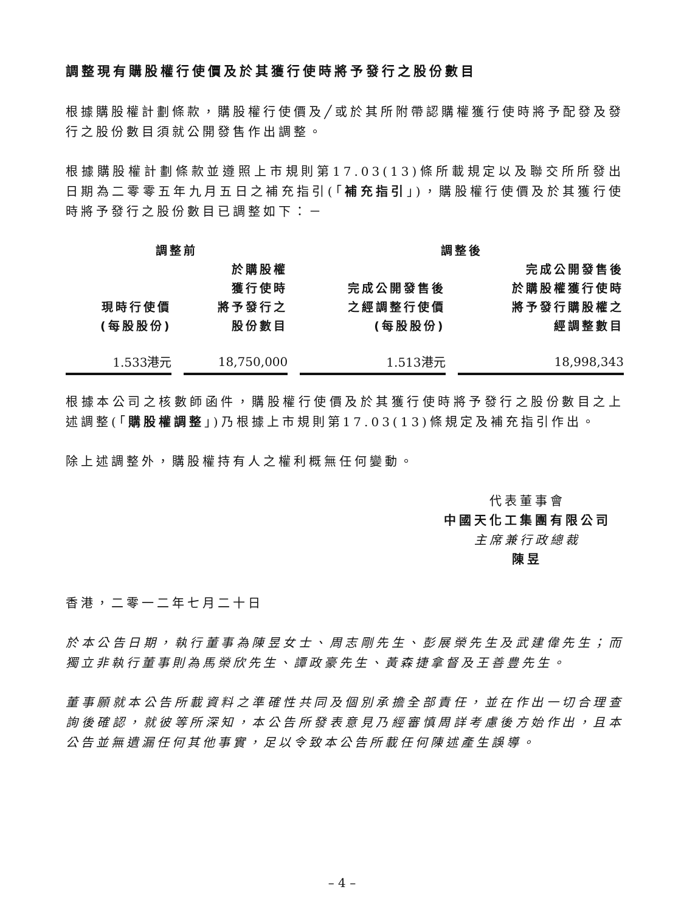調整現有購股權行使價及於其獲行使時將予發行之股份數目
根據購股權計劃條款，購股權行使價及╱或於其所附帶認購權獲行使時將予配發及發行之股份數目須就公開發售作出調整。
根據購股權計劃條款並遵照上市規則第17.03(13)條所載規定以及聯交所所發出日期為二零零五年九月五日之補充指引(「補充指引」)，購股權行使價及於其獲行使時將予發行之股份數目已調整如下：－
| 調整前 | | 調整後 | |
| --- | --- | --- | --- |
| 現時行使價 (每股股份) | 於購股權 獲行使時 將予發行之 股份數目 | 完成公開發售後 之經調整行使價 (每股股份) | 完成公開發售後 於購股權獲行使時 將予發行購股權之 經調整數目 |
| 1.533港元 | 18,750,000 | 1.513港元 | 18,998,343 |
根據本公司之核數師函件，購股權行使價及於其獲行使時將予發行之股份數目之上述調整(「購股權調整」)乃根據上市規則第17.03(13)條規定及補充指引作出。
除上述調整外，購股權持有人之權利概無任何變動。
代表董事會
中國天化工集團有限公司
主席兼行政總裁
陳昱
香港，二零一二年七月二十日
於本公告日期，執行董事為陳昱女士、周志剛先生、彭展榮先生及武建偉先生；而獨立非執行董事則為馬榮欣先生、譚政豪先生、黃森捷拿督及王善豊先生。
董事願就本公告所載資料之準確性共同及個別承擔全部責任，並在作出一切合理查詢後確認，就彼等所深知，本公告所發表意見乃經審慎周詳考慮後方始作出，且本公告並無遺漏任何其他事實，足以令致本公告所載任何陳述產生誤導。
– 4 –